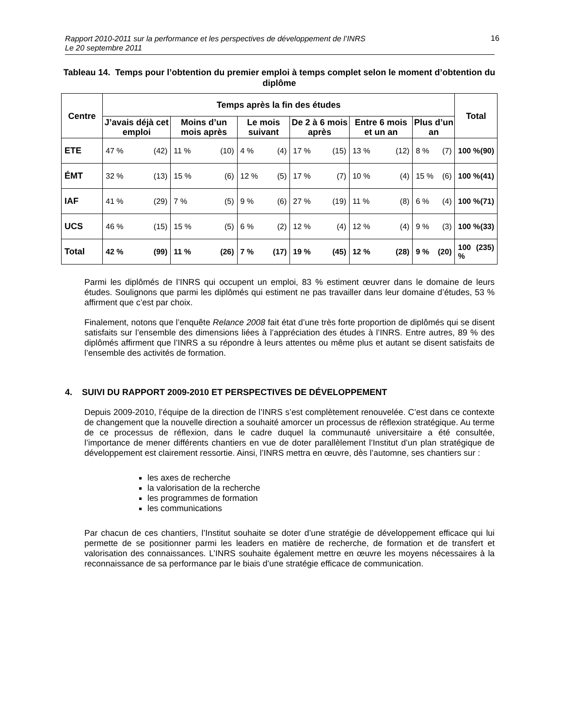Rapport 2010-2011 sur la performance et les perspectives de développement de l’INRS
Le 20 septembre 2011
16
Tableau 14. Temps pour l’obtention du premier emploi à temps complet selon le moment d’obtention du diplôme
| Centre | Temps après la fin des études | | | | | | Total |
| --- | --- | --- | --- | --- | --- | --- | --- |
| | J’avais déjà cet emploi | Moins d’un mois après | Le mois suivant | De 2 à 6 mois après | Entre 6 mois et un an | Plus d’un an | |
| ETE | 47 % (42) | 11 % (10) | 4 % (4) | 17 % (15) | 13 % (12) | 8 % (7) | 100 % (90) |
| ÉMT | 32 % (13) | 15 % (6) | 12 % (5) | 17 % (7) | 10 % (4) | 15 % (6) | 100 % (41) |
| IAF | 41 % (29) | 7 % (5) | 9 % (6) | 27 % (19) | 11 % (8) | 6 % (4) | 100 % (71) |
| UCS | 46 % (15) | 15 % (5) | 6 % (2) | 12 % (4) | 12 % (4) | 9 % (3) | 100 % (33) |
| Total | 42 % (99) | 11 % (26) | 7 % (17) | 19 % (45) | 12 % (28) | 9 % (20) | 100 % (235) |
Parmi les diplômés de l’INRS qui occupent un emploi, 83 % estiment œuvrer dans le domaine de leurs études. Soulignons que parmi les diplômés qui estiment ne pas travailler dans leur domaine d’études, 53 % affirment que c’est par choix.
Finalement, notons que l’enquête Relance 2008 fait état d’une très forte proportion de diplômés qui se disent satisfaits sur l’ensemble des dimensions liées à l’appréciation des études à l’INRS. Entre autres, 89 % des diplômés affirment que l’INRS a su répondre à leurs attentes ou même plus et autant se disent satisfaits de l’ensemble des activités de formation.
4. SUIVI DU RAPPORT 2009-2010 ET PERSPECTIVES DE DÉVELOPPEMENT
Depuis 2009-2010, l’équipe de la direction de l’INRS s’est complètement renouvelée. C’est dans ce contexte de changement que la nouvelle direction a souhaité amorcer un processus de réflexion stratégique. Au terme de ce processus de réflexion, dans le cadre duquel la communauté universitaire a été consultée, l’importance de mener différents chantiers en vue de doter parallèlement l’Institut d’un plan stratégique de développement est clairement ressortie. Ainsi, l’INRS mettra en œuvre, dès l’automne, ses chantiers sur :
les axes de recherche
la valorisation de la recherche
les programmes de formation
les communications
Par chacun de ces chantiers, l’Institut souhaite se doter d’une stratégie de développement efficace qui lui permette de se positionner parmi les leaders en matière de recherche, de formation et de transfert et valorisation des connaissances. L’INRS souhaite également mettre en œuvre les moyens nécessaires à la reconnaissance de sa performance par le biais d’une stratégie efficace de communication.